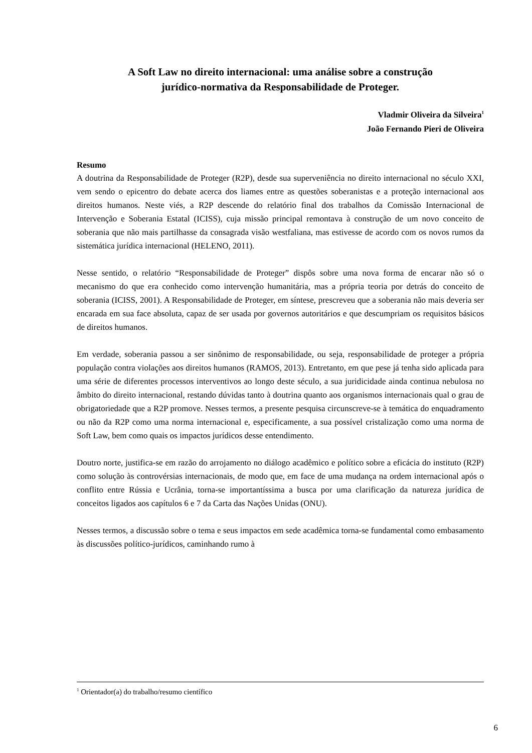A Soft Law no direito internacional: uma análise sobre a construção
jurídico-normativa da Responsabilidade de Proteger.
Vladmir Oliveira da Silveira<sup>1</sup>
João Fernando Pieri de Oliveira
Resumo
A doutrina da Responsabilidade de Proteger (R2P), desde sua superveniência no direito internacional no século XXI, vem sendo o epicentro do debate acerca dos liames entre as questões soberanistas e a proteção internacional aos direitos humanos. Neste viés, a R2P descende do relatório final dos trabalhos da Comissão Internacional de Intervenção e Soberania Estatal (ICISS), cuja missão principal remontava à construção de um novo conceito de soberania que não mais partilhasse da consagrada visão westfaliana, mas estivesse de acordo com os novos rumos da sistemática jurídica internacional (HELENO, 2011).
Nesse sentido, o relatório “Responsabilidade de Proteger” dispôs sobre uma nova forma de encarar não só o mecanismo do que era conhecido como intervenção humanitária, mas a própria teoria por detrás do conceito de soberania (ICISS, 2001). A Responsabilidade de Proteger, em síntese, prescreveu que a soberania não mais deveria ser encarada em sua face absoluta, capaz de ser usada por governos autoritários e que descumpriam os requisitos básicos de direitos humanos.
Em verdade, soberania passou a ser sinônimo de responsabilidade, ou seja, responsabilidade de proteger a própria população contra violações aos direitos humanos (RAMOS, 2013). Entretanto, em que pese já tenha sido aplicada para uma série de diferentes processos interventivos ao longo deste século, a sua juridicidade ainda continua nebulosa no âmbito do direito internacional, restando dúvidas tanto à doutrina quanto aos organismos internacionais qual o grau de obrigatoriedade que a R2P promove. Nesses termos, a presente pesquisa circunscreve-se à temática do enquadramento ou não da R2P como uma norma internacional e, especificamente, a sua possível cristalização como uma norma de Soft Law, bem como quais os impactos jurídicos desse entendimento.
Doutro norte, justifica-se em razão do arrojamento no diálogo acadêmico e político sobre a eficácia do instituto (R2P) como solução às controvérsias internacionais, de modo que, em face de uma mudança na ordem internacional após o conflito entre Rússia e Ucrânia, torna-se importantíssima a busca por uma clarificação da natureza jurídica de conceitos ligados aos capítulos 6 e 7 da Carta das Nações Unidas (ONU).
Nesses termos, a discussão sobre o tema e seus impactos em sede acadêmica torna-se fundamental como embasamento às discussões político-jurídicos, caminhando rumo à
<sup>1</sup> Orientador(a) do trabalho/resumo científico
6